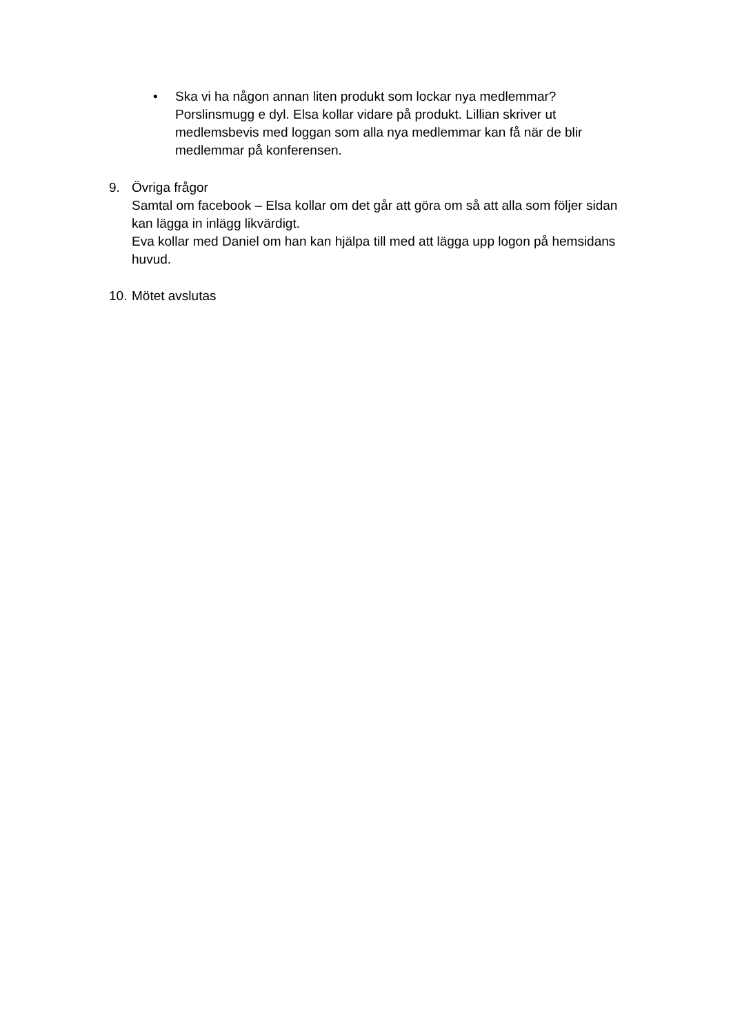• Ska vi ha någon annan liten produkt som lockar nya medlemmar? Porslinsmugg e dyl. Elsa kollar vidare på produkt. Lillian skriver ut medlemsbevis med loggan som alla nya medlemmar kan få när de blir medlemmar på konferensen.
9. Övriga frågor
Samtal om facebook – Elsa kollar om det går att göra om så att alla som följer sidan kan lägga in inlägg likvärdigt.
Eva kollar med Daniel om han kan hjälpa till med att lägga upp logon på hemsidans huvud.
10.
Mötet avslutas